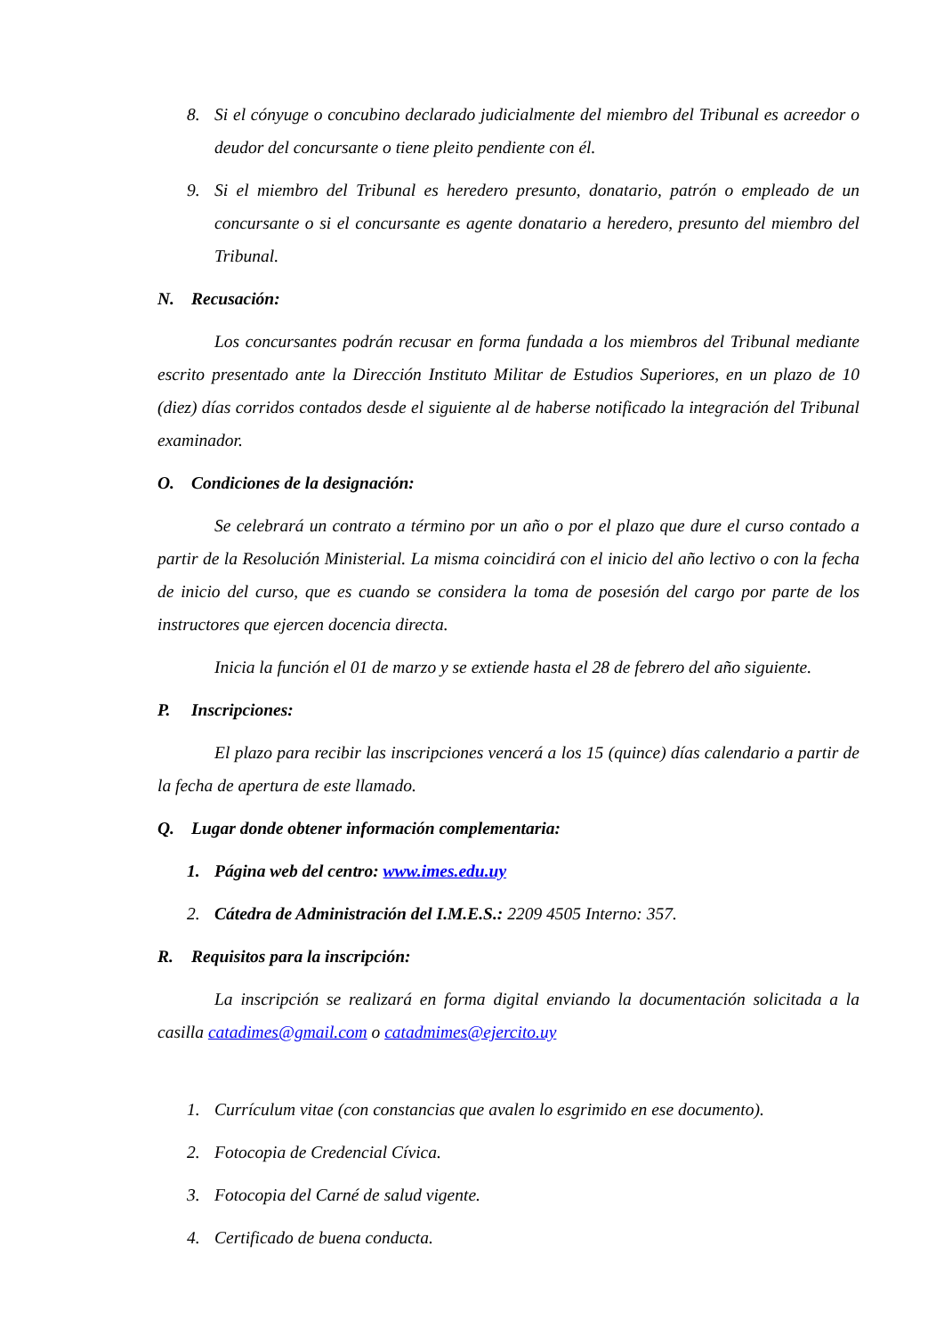8. Si el cónyuge o concubino declarado judicialmente del miembro del Tribunal es acreedor o deudor del concursante o tiene pleito pendiente con él.
9. Si el miembro del Tribunal es heredero presunto, donatario, patrón o empleado de un concursante o si el concursante es agente donatario a heredero, presunto del miembro del Tribunal.
N. Recusación:
Los concursantes podrán recusar en forma fundada a los miembros del Tribunal mediante escrito presentado ante la Dirección Instituto Militar de Estudios Superiores, en un plazo de 10 (diez) días corridos contados desde el siguiente al de haberse notificado la integración del Tribunal examinador.
O. Condiciones de la designación:
Se celebrará un contrato a término por un año o por el plazo que dure el curso contado a partir de la Resolución Ministerial. La misma coincidirá con el inicio del año lectivo o con la fecha de inicio del curso, que es cuando se considera la toma de posesión del cargo por parte de los instructores que ejercen docencia directa.
Inicia la función el 01 de marzo y se extiende hasta el 28 de febrero del año siguiente.
P. Inscripciones:
El plazo para recibir las inscripciones vencerá a los 15 (quince) días calendario a partir de la fecha de apertura de este llamado.
Q. Lugar donde obtener información complementaria:
1. Página web del centro: www.imes.edu.uy
2. Cátedra de Administración del I.M.E.S.: 2209 4505 Interno: 357.
R. Requisitos para la inscripción:
La inscripción se realizará en forma digital enviando la documentación solicitada a la casilla catadimes@gmail.com o catadmimes@ejercito.uy
1. Currículum vitae (con constancias que avalen lo esgrimido en ese documento).
2. Fotocopia de Credencial Cívica.
3. Fotocopia del Carné de salud vigente.
4. Certificado de buena conducta.